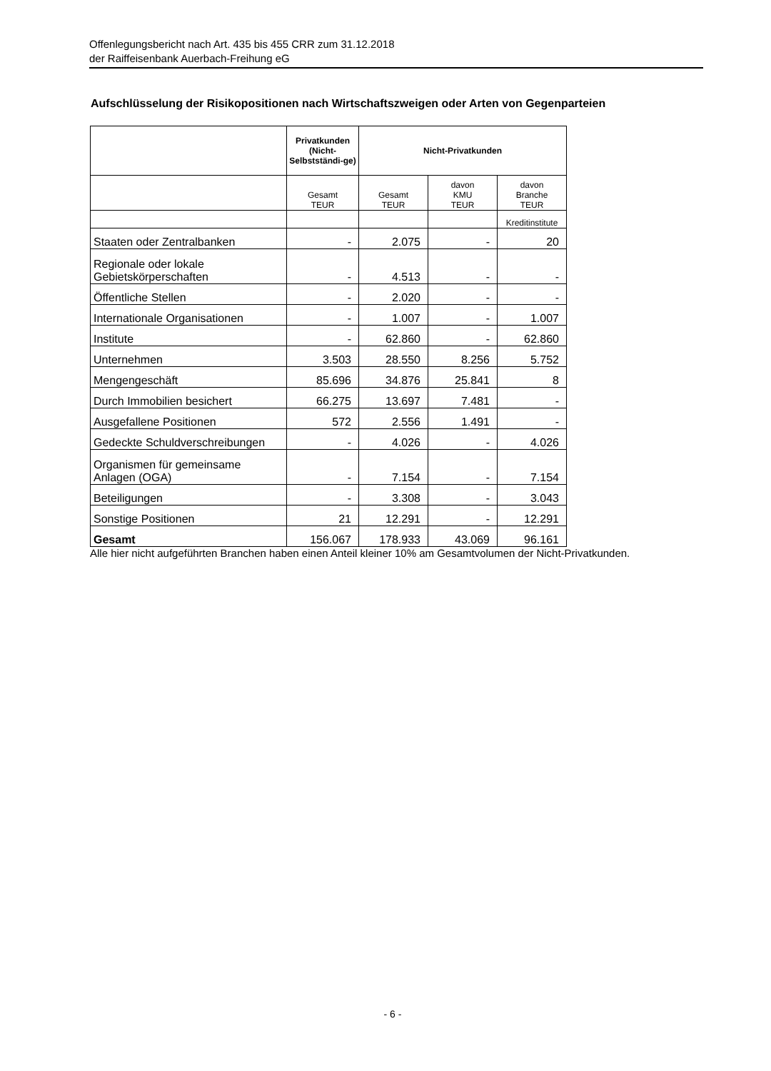Offenlegungsbericht nach Art. 435 bis 455 CRR zum 31.12.2018
der Raiffeisenbank Auerbach-Freihung eG
Aufschlüsselung der Risikopositionen nach Wirtschaftszweigen oder Arten von Gegenparteien
| | Privatkunden (Nicht-Selbstständi-ge) | Nicht-Privatkunden | | |
| --- | --- | --- | --- | --- |
| | Gesamt TEUR | Gesamt TEUR | davon KMU TEUR | davon Branche TEUR |
| | | | | Kreditinstitute |
| Staaten oder Zentralbanken | - | 2.075 | - | 20 |
| Regionale oder lokale Gebietskörperschaften | - | 4.513 | - | - |
| Öffentliche Stellen | - | 2.020 | - | - |
| Internationale Organisationen | - | 1.007 | - | 1.007 |
| Institute | - | 62.860 | - | 62.860 |
| Unternehmen | 3.503 | 28.550 | 8.256 | 5.752 |
| Mengengeschäft | 85.696 | 34.876 | 25.841 | 8 |
| Durch Immobilien besichert | 66.275 | 13.697 | 7.481 | - |
| Ausgefallene Positionen | 572 | 2.556 | 1.491 | - |
| Gedeckte Schuldverschreibungen | - | 4.026 | - | 4.026 |
| Organismen für gemeinsame Anlagen (OGA) | - | 7.154 | - | 7.154 |
| Beteiligungen | - | 3.308 | - | 3.043 |
| Sonstige Positionen | 21 | 12.291 | - | 12.291 |
| Gesamt | 156.067 | 178.933 | 43.069 | 96.161 |
Alle hier nicht aufgeführten Branchen haben einen Anteil kleiner 10% am Gesamtvolumen der Nicht-Privatkunden.
- 6 -